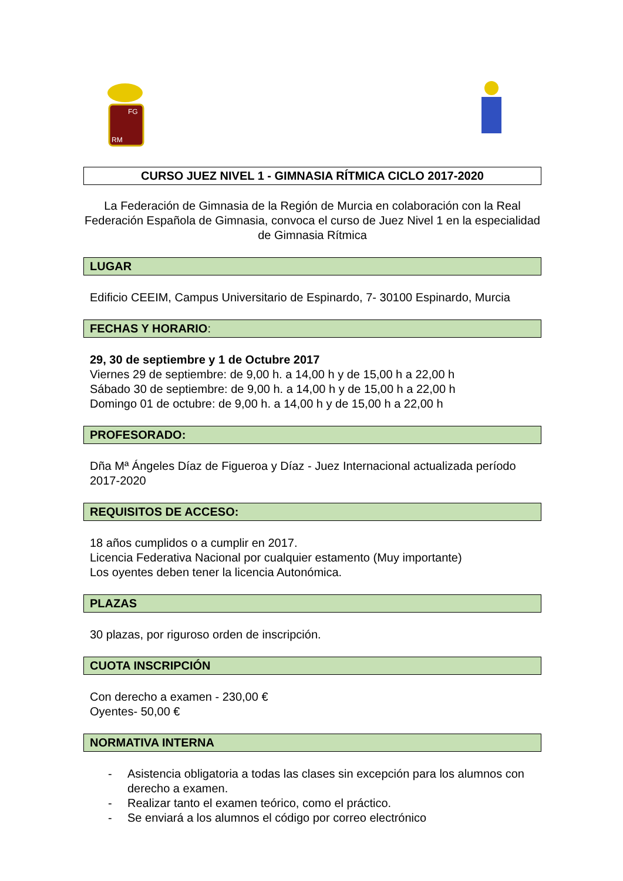FG
RM
CURSO JUEZ NIVEL 1 - GIMNASIA RÍTMICA CICLO 2017-2020
La Federación de Gimnasia de la Región de Murcia en colaboración con la Real Federación Española de Gimnasia, convoca el curso de Juez Nivel 1 en la especialidad de Gimnasia Rítmica
LUGAR
Edificio CEEIM, Campus Universitario de Espinardo, 7- 30100 Espinardo, Murcia
FECHAS Y HORARIO:
29, 30 de septiembre y 1 de Octubre 2017
Viernes 29 de septiembre: de 9,00 h. a 14,00 h y de 15,00 h a 22,00 h
Sábado 30 de septiembre: de 9,00 h. a 14,00 h y de 15,00 h a 22,00 h
Domingo 01 de octubre: de 9,00 h. a 14,00 h y de 15,00 h a 22,00 h
PROFESORADO:
Dña Mª Ángeles Díaz de Figueroa y Díaz - Juez Internacional actualizada período 2017-2020
REQUISITOS DE ACCESO:
18 años cumplidos o a cumplir en 2017.
Licencia Federativa Nacional por cualquier estamento (Muy importante)
Los oyentes deben tener la licencia Autonómica.
PLAZAS
30 plazas, por riguroso orden de inscripción.
CUOTA INSCRIPCIÓN
Con derecho a examen - 230,00 €
Oyentes- 50,00 €
NORMATIVA INTERNA
- Asistencia obligatoria a todas las clases sin excepción para los alumnos con derecho a examen.
- Realizar tanto el examen teórico, como el práctico.
- Se enviará a los alumnos el código por correo electrónico